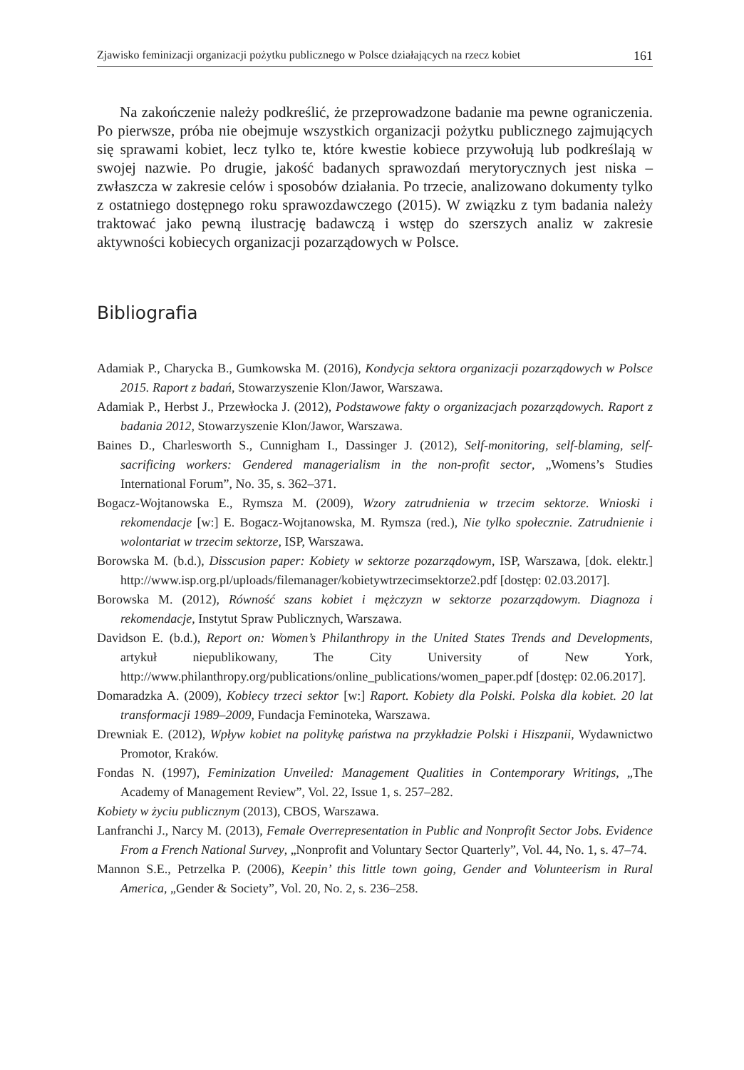Zjawisko feminizacji organizacji pożytku publicznego w Polsce działających na rzecz kobiet 161
Na zakończenie należy podkreślić, że przeprowadzone badanie ma pewne ograniczenia. Po pierwsze, próba nie obejmuje wszystkich organizacji pożytku publicznego zajmujących się sprawami kobiet, lecz tylko te, które kwestie kobiece przywołują lub podkreślają w swojej nazwie. Po drugie, jakość badanych sprawozdań merytorycznych jest niska – zwłaszcza w zakresie celów i sposobów działania. Po trzecie, analizowano dokumenty tylko z ostatniego dostępnego roku sprawozdawczego (2015). W związku z tym badania należy traktować jako pewną ilustrację badawczą i wstęp do szerszych analiz w zakresie aktywności kobiecych organizacji pozarządowych w Polsce.
Bibliografia
Adamiak P., Charycka B., Gumkowska M. (2016), Kondycja sektora organizacji pozarządowych w Polsce 2015. Raport z badań, Stowarzyszenie Klon/Jawor, Warszawa.
Adamiak P., Herbst J., Przewłocka J. (2012), Podstawowe fakty o organizacjach pozarządowych. Raport z badania 2012, Stowarzyszenie Klon/Jawor, Warszawa.
Baines D., Charlesworth S., Cunnigham I., Dassinger J. (2012), Self-monitoring, self-blaming, self-sacrificing workers: Gendered managerialism in the non-profit sector, „Womens’s Studies International Forum”, No. 35, s. 362–371.
Bogacz-Wojtanowska E., Rymsza M. (2009), Wzory zatrudnienia w trzecim sektorze. Wnioski i rekomendacje [w:] E. Bogacz-Wojtanowska, M. Rymsza (red.), Nie tylko społecznie. Zatrudnienie i wolontariat w trzecim sektorze, ISP, Warszawa.
Borowska M. (b.d.), Disscusion paper: Kobiety w sektorze pozarządowym, ISP, Warszawa, [dok. elektr.] http://www.isp.org.pl/uploads/filemanager/kobietywtrzecimsektorze2.pdf [dostęp: 02.03.2017].
Borowska M. (2012), Równość szans kobiet i mężczyzn w sektorze pozarządowym. Diagnoza i rekomendacje, Instytut Spraw Publicznych, Warszawa.
Davidson E. (b.d.), Report on: Women’s Philanthropy in the United States Trends and Developments, artykuł niepublikowany, The City University of New York, http://www.philanthropy.org/publications/online_publications/women_paper.pdf [dostęp: 02.06.2017].
Domaradzka A. (2009), Kobiecy trzeci sektor [w:] Raport. Kobiety dla Polski. Polska dla kobiet. 20 lat transformacji 1989–2009, Fundacja Feminoteka, Warszawa.
Drewniak E. (2012), Wpływ kobiet na politykę państwa na przykładzie Polski i Hiszpanii, Wydawnictwo Promotor, Kraków.
Fondas N. (1997), Feminization Unveiled: Management Qualities in Contemporary Writings, „The Academy of Management Review”, Vol. 22, Issue 1, s. 257–282.
Kobiety w życiu publicznym (2013), CBOS, Warszawa.
Lanfranchi J., Narcy M. (2013), Female Overrepresentation in Public and Nonprofit Sector Jobs. Evidence From a French National Survey, „Nonprofit and Voluntary Sector Quarterly”, Vol. 44, No. 1, s. 47–74.
Mannon S.E., Petrzelka P. (2006), Keepin’ this little town going, Gender and Volunteerism in Rural America, „Gender & Society”, Vol. 20, No. 2, s. 236–258.